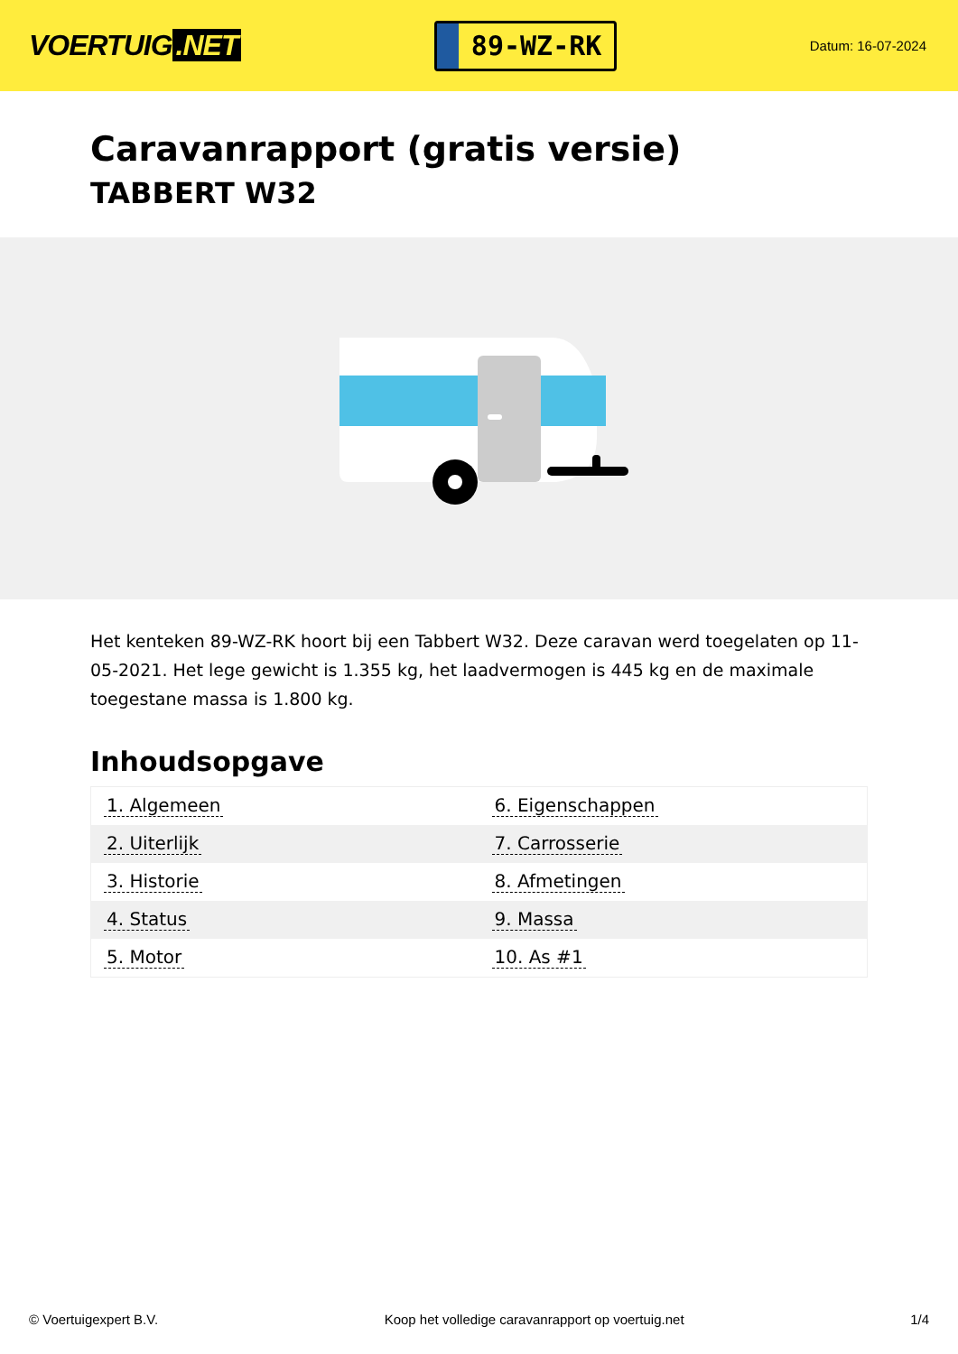VOERTUIG.NET
89-WZ-RK
Datum: 16-07-2024
Caravanrapport (gratis versie)
TABBERT W32
Het kenteken 89-WZ-RK hoort bij een Tabbert W32. Deze caravan werd toegelaten op 11-05-2021. Het lege gewicht is 1.355 kg, het laadvermogen is 445 kg en de maximale toegestane massa is 1.800 kg.
Inhoudsopgave
| 1. Algemeen | 6. Eigenschappen |
| 2. Uiterlijk | 7. Carrosserie |
| 3. Historie | 8. Afmetingen |
| 4. Status | 9. Massa |
| 5. Motor | 10. As #1 |
© Voertuigexpert B.V. Koop het volledige caravanrapport op voertuig.net
1/4